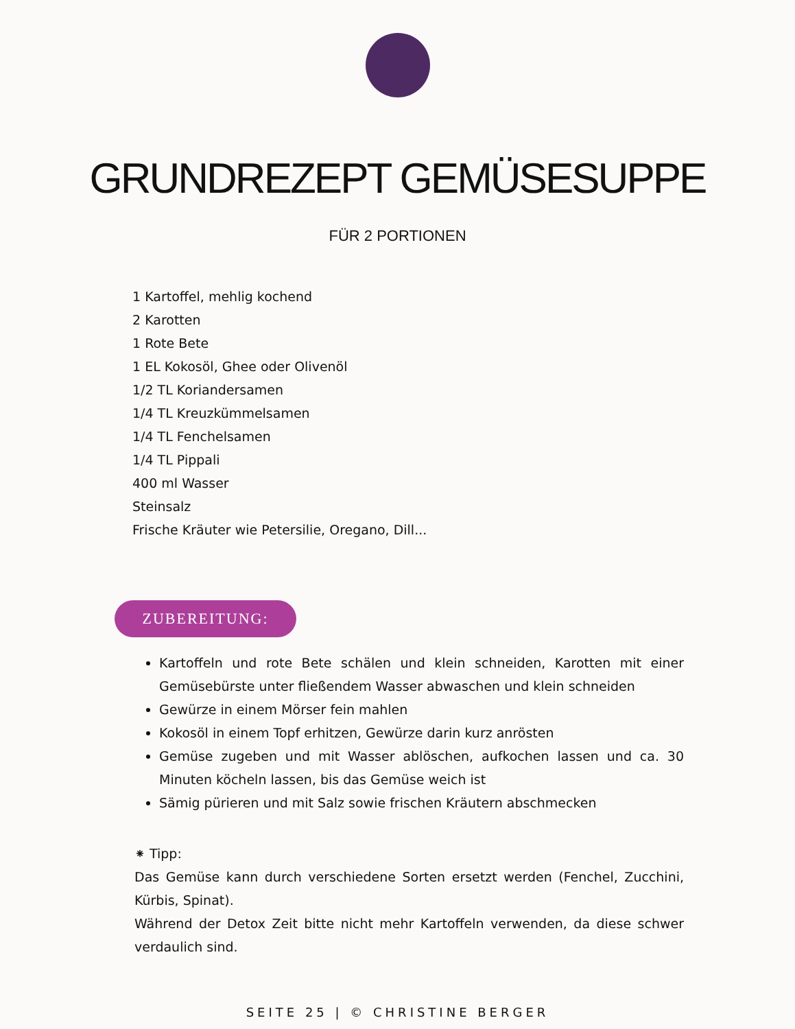GRUNDREZEPT GEMÜSESUPPE
FÜR 2 PORTIONEN
1 Kartoffel, mehlig kochend
2 Karotten
1 Rote Bete
1 EL Kokosöl, Ghee oder Olivenöl
1/2 TL Koriandersamen
1/4 TL Kreuzkümmelsamen
1/4 TL Fenchelsamen
1/4 TL Pippali
400 ml Wasser
Steinsalz
Frische Kräuter wie Petersilie, Oregano, Dill...
ZUBEREITUNG:
Kartoffeln und rote Bete schälen und klein schneiden, Karotten mit einer Gemüsebürste unter fließendem Wasser abwaschen und klein schneiden
Gewürze in einem Mörser fein mahlen
Kokosöl in einem Topf erhitzen, Gewürze darin kurz anrösten
Gemüse zugeben und mit Wasser ablöschen, aufkochen lassen und ca. 30 Minuten köcheln lassen, bis das Gemüse weich ist
Sämig pürieren und mit Salz sowie frischen Kräutern abschmecken
⁕ Tipp:
Das Gemüse kann durch verschiedene Sorten ersetzt werden (Fenchel, Zucchini, Kürbis, Spinat).
Während der Detox Zeit bitte nicht mehr Kartoffeln verwenden, da diese schwer verdaulich sind.
SEITE 25 | © CHRISTINE BERGER